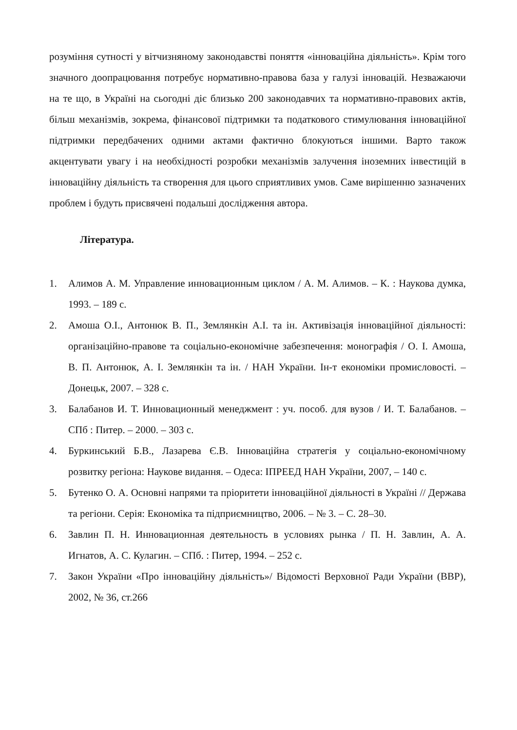розуміння сутності у вітчизняному законодавстві поняття «інноваційна діяльність». Крім того значного доопрацювання потребує нормативно-правова база у галузі інновацій. Незважаючи на те що, в Україні на сьогодні діє близько 200 законодавчих та нормативно-правових актів, більш механізмів, зокрема, фінансової підтримки та податкового стимулювання інноваційної підтримки передбачених одними актами фактично блокуються іншими. Варто також акцентувати увагу і на необхідності розробки механізмів залучення іноземних інвестицій в інноваційну діяльність та створення для цього сприятливих умов. Саме вирішенню зазначених проблем і будуть присвячені подальші дослідження автора.
Література.
1. Алимов А. М. Управление инновационным циклом / А. М. Алимов. – К. : Наукова думка, 1993. – 189 с.
2. Амоша О.І., Антонюк В. П., Землянкін А.І. та ін. Активізація інноваційної діяльності: організаційно-правове та соціально-економічне забезпечення: монографія / О. І. Амоша, В. П. Антонюк, А. І. Землянкін та ін. / НАН України. Ін-т економіки промисловості. – Донецьк, 2007. – 328 с.
3. Балабанов И. Т. Инновационный менеджмент : уч. пособ. для вузов / И. Т. Балабанов. – СПб : Питер. – 2000. – 303 с.
4. Буркинський Б.В., Лазарева Є.В. Інноваційна стратегія у соціально-економічному розвитку регіона: Наукове видання. – Одеса: ІПРЕЕД НАН України, 2007, – 140 с.
5. Бутенко О. А. Основні напрями та пріоритети інноваційної діяльності в Україні // Держава та регіони. Серія: Економіка та підприємництво, 2006. – № 3. – С. 28–30.
6. Завлин П. Н. Инновационная деятельность в условиях рынка / П. Н. Завлин, А. А. Игнатов, А. С. Кулагин. – СПб. : Питер, 1994. – 252 с.
7. Закон України «Про інноваційну діяльність»/ Відомості Верховної Ради України (ВВР), 2002, № 36, ст.266